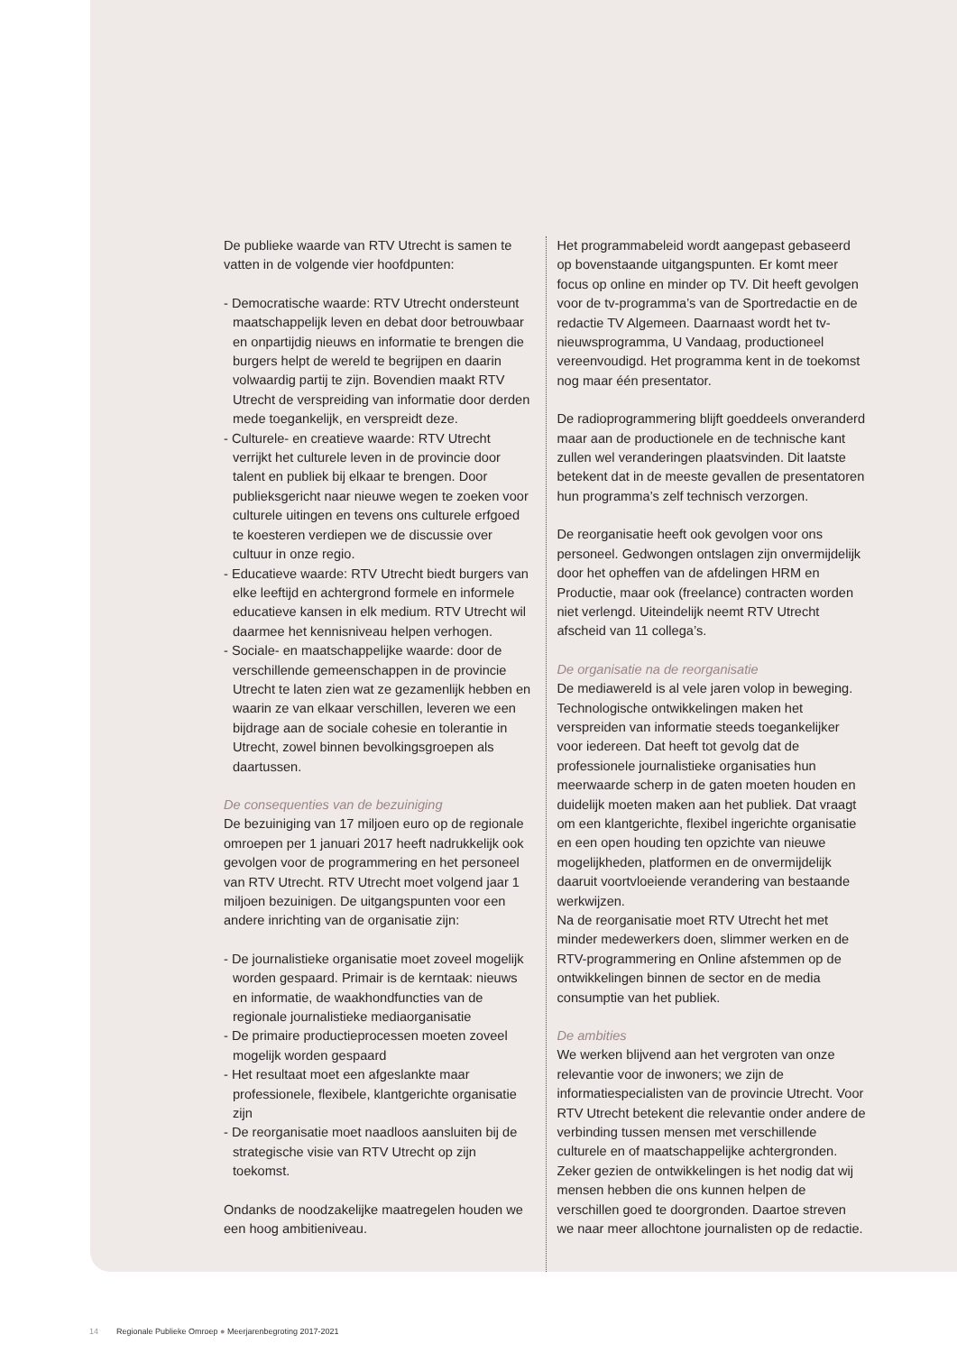De publieke waarde van RTV Utrecht is samen te vatten in de volgende vier hoofdpunten:
- Democratische waarde: RTV Utrecht ondersteunt maatschappelijk leven en debat door betrouwbaar en onpartijdig nieuws en informatie te brengen die burgers helpt de wereld te begrijpen en daarin volwaardig partij te zijn. Bovendien maakt RTV Utrecht de verspreiding van informatie door derden mede toegankelijk, en verspreidt deze.
- Culturele- en creatieve waarde: RTV Utrecht verrijkt het culturele leven in de provincie door talent en publiek bij elkaar te brengen. Door publieksgericht naar nieuwe wegen te zoeken voor culturele uitingen en tevens ons culturele erfgoed te koesteren verdiepen we de discussie over cultuur in onze regio.
- Educatieve waarde: RTV Utrecht biedt burgers van elke leeftijd en achtergrond formele en informele educatieve kansen in elk medium. RTV Utrecht wil daarmee het kennisniveau helpen verhogen.
- Sociale- en maatschappelijke waarde: door de verschillende gemeenschappen in de provincie Utrecht te laten zien wat ze gezamenlijk hebben en waarin ze van elkaar verschillen, leveren we een bijdrage aan de sociale cohesie en tolerantie in Utrecht, zowel binnen bevolkingsgroepen als daartussen.
De consequenties van de bezuiniging
De bezuiniging van 17 miljoen euro op de regionale omroepen per 1 januari 2017 heeft nadrukkelijk ook gevolgen voor de programmering en het personeel van RTV Utrecht. RTV Utrecht moet volgend jaar 1 miljoen bezuinigen. De uitgangspunten voor een andere inrichting van de organisatie zijn:
- De journalistieke organisatie moet zoveel mogelijk worden gespaard. Primair is de kerntaak: nieuws en informatie, de waakhondfuncties van de regionale journalistieke mediaorganisatie
- De primaire productieprocessen moeten zoveel mogelijk worden gespaard
- Het resultaat moet een afgeslankte maar professionele, flexibele, klantgerichte organisatie zijn
- De reorganisatie moet naadloos aansluiten bij de strategische visie van RTV Utrecht op zijn toekomst.
Ondanks de noodzakelijke maatregelen houden we een hoog ambitieniveau.
Het programmabeleid wordt aangepast gebaseerd op bovenstaande uitgangspunten. Er komt meer focus op online en minder op TV. Dit heeft gevolgen voor de tv-programma’s van de Sportredactie en de redactie TV Algemeen. Daarnaast wordt het tv-nieuwsprogramma, U Vandaag, productioneel vereenvoudigd. Het programma kent in de toekomst nog maar één presentator.
De radioprogrammering blijft goeddeels onveranderd maar aan de productionele en de technische kant zullen wel veranderingen plaatsvinden. Dit laatste betekent dat in de meeste gevallen de presentatoren hun programma’s zelf technisch verzorgen.
De reorganisatie heeft ook gevolgen voor ons personeel. Gedwongen ontslagen zijn onvermijdelijk door het opheffen van de afdelingen HRM en Productie, maar ook (freelance) contracten worden niet verlengd. Uiteindelijk neemt RTV Utrecht afscheid van 11 collega’s.
De organisatie na de reorganisatie
De mediawereld is al vele jaren volop in beweging. Technologische ontwikkelingen maken het verspreiden van informatie steeds toegankelijker voor iedereen. Dat heeft tot gevolg dat de professionele journalistieke organisaties hun meerwaarde scherp in de gaten moeten houden en duidelijk moeten maken aan het publiek. Dat vraagt om een klantgerichte, flexibel ingerichte organisatie en een open houding ten opzichte van nieuwe mogelijkheden, platformen en de onvermijdelijk daaruit voortvloeiende verandering van bestaande werkwijzen.
Na de reorganisatie moet RTV Utrecht het met minder medewerkers doen, slimmer werken en de RTV-programmering en Online afstemmen op de ontwikkelingen binnen de sector en de media consumptie van het publiek.
De ambities
We werken blijvend aan het vergroten van onze relevantie voor de inwoners; we zijn de informatiespecialisten van de provincie Utrecht. Voor RTV Utrecht betekent die relevantie onder andere de verbinding tussen mensen met verschillende culturele en of maatschappelijke achtergronden. Zeker gezien de ontwikkelingen is het nodig dat wij mensen hebben die ons kunnen helpen de verschillen goed te doorgronden. Daartoe streven we naar meer allochtone journalisten op de redactie.
14 Regionale Publieke Omroep ● Meerjarenbegroting 2017-2021